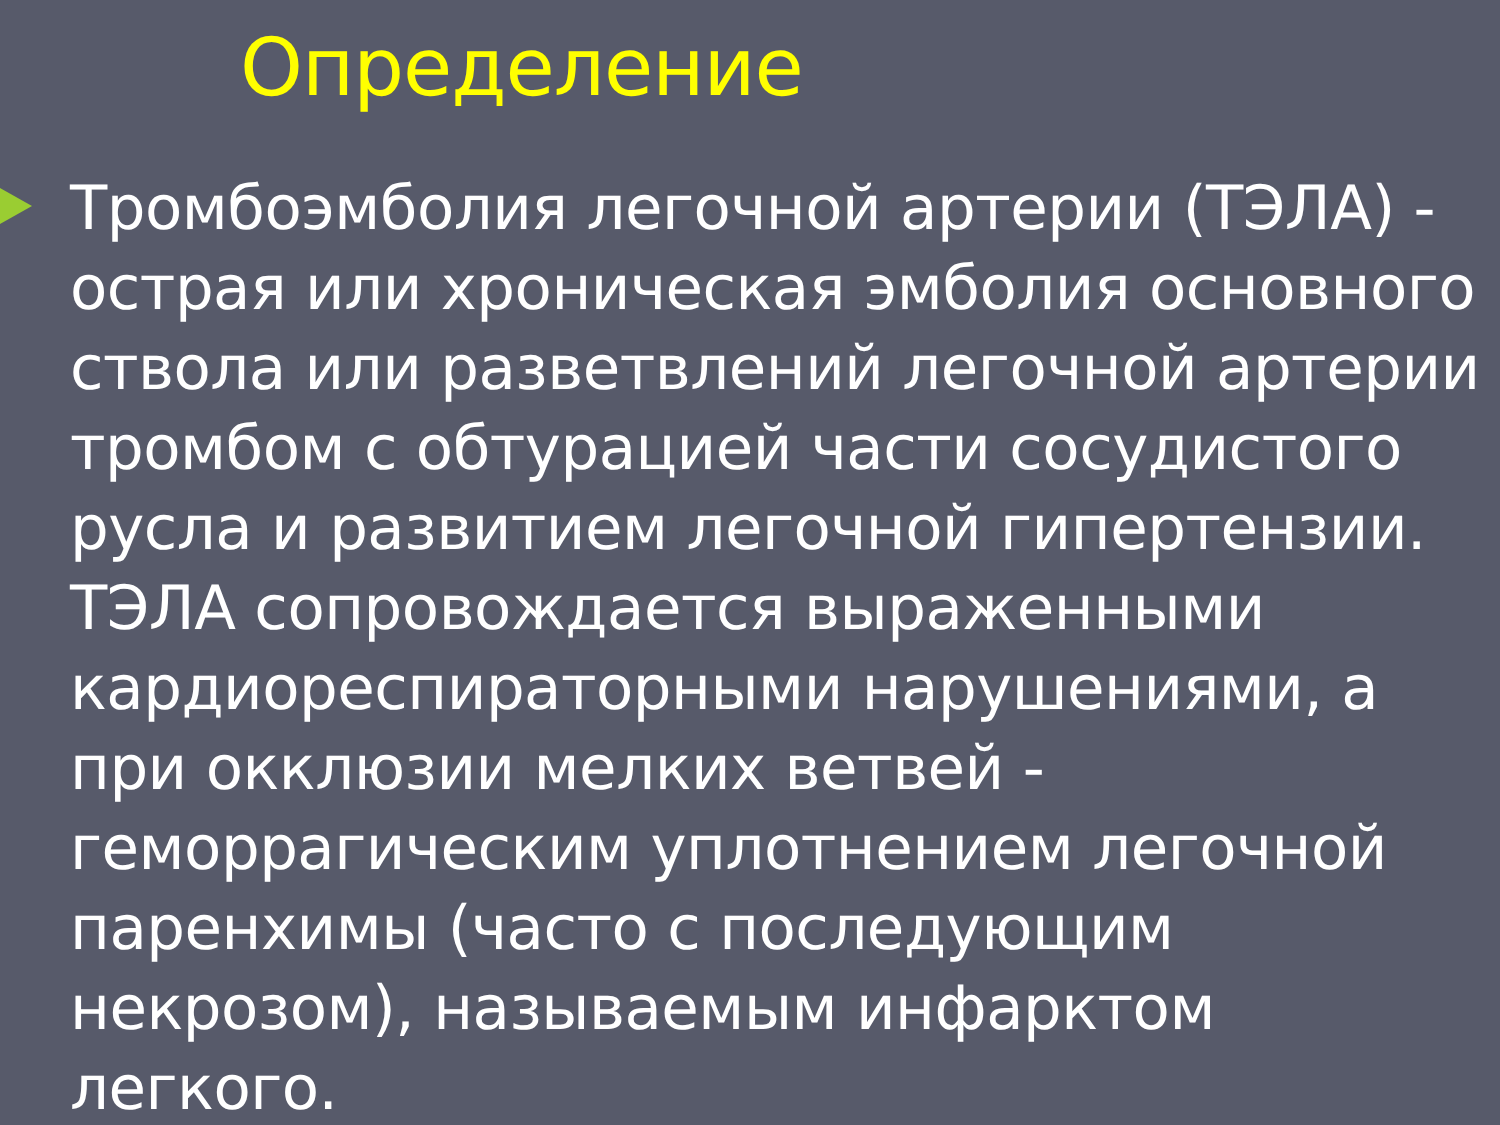Определение
Тромбоэмболия легочной артерии (ТЭЛА) - острая или хроническая эмболия основного ствола или разветвлений легочной артерии тромбом с обтурацией части сосудистого русла и развитием легочной гипертензии. ТЭЛА сопровождается выраженными кардиореспираторными нарушениями, а при окклюзии мелких ветвей - геморрагическим уплотнением легочной паренхимы (часто с последующим некрозом), называемым инфарктом легкого.